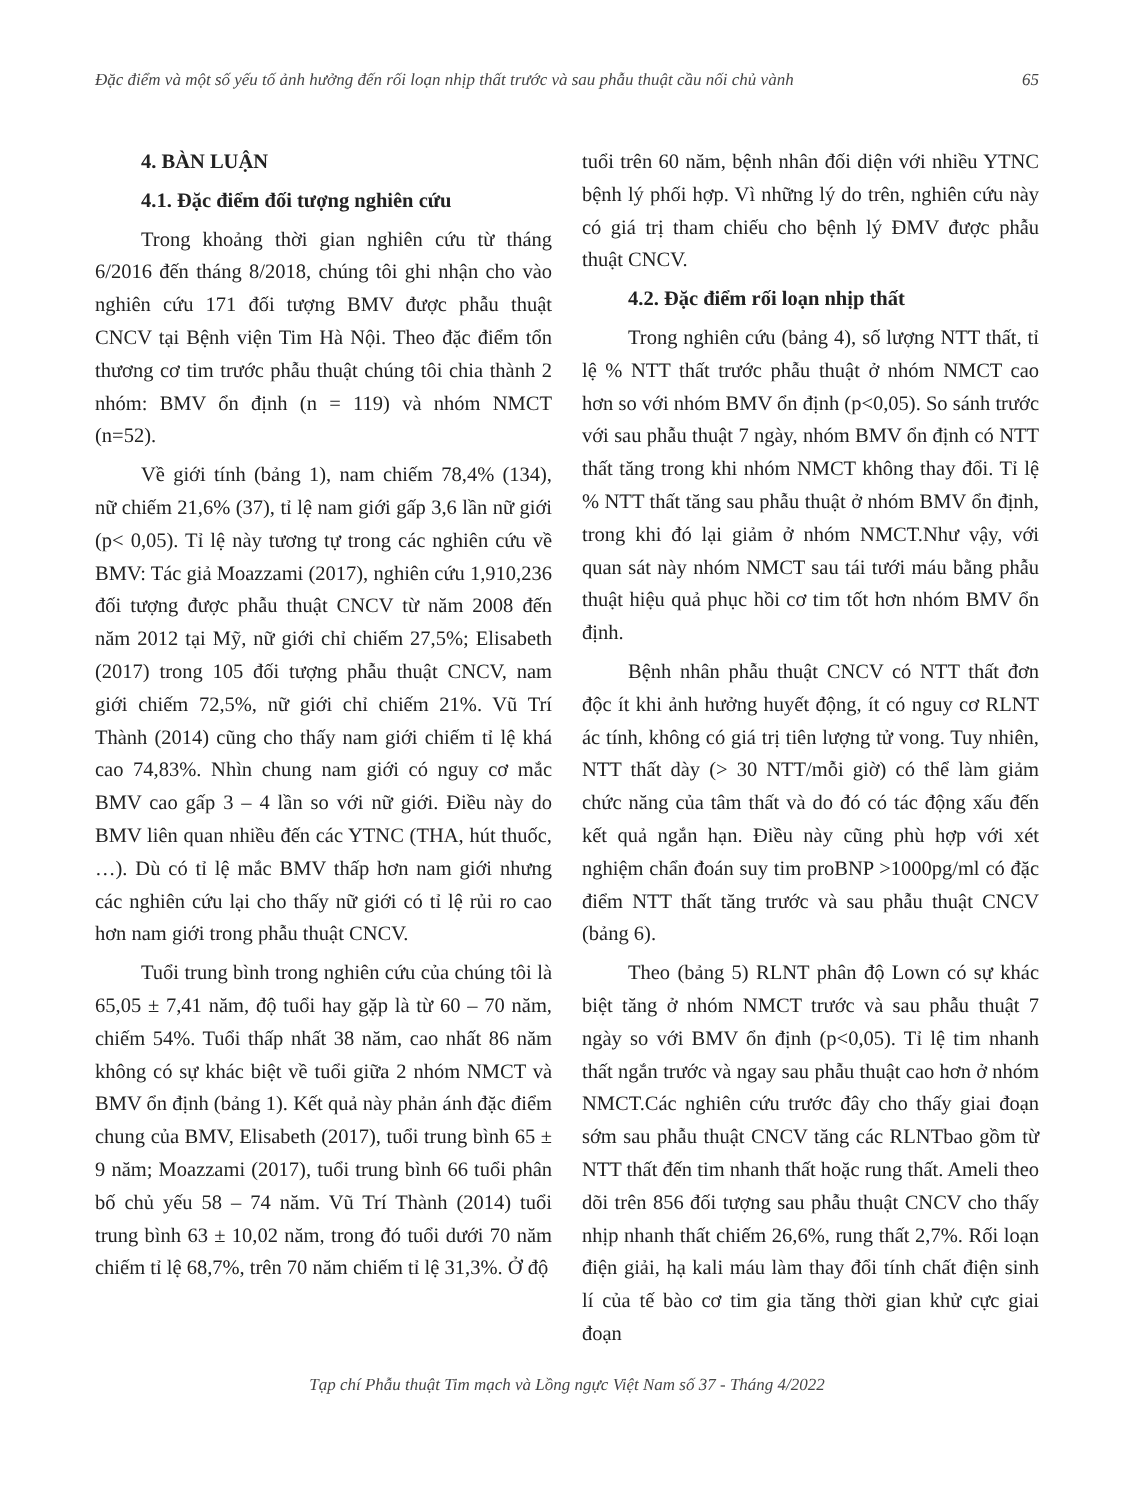Đặc điểm và một số yếu tố ảnh hưởng đến rối loạn nhịp thất trước và sau phẫu thuật cầu nối chủ vành 65
4. BÀN LUẬN
4.1. Đặc điểm đối tượng nghiên cứu
Trong khoảng thời gian nghiên cứu từ tháng 6/2016 đến tháng 8/2018, chúng tôi ghi nhận cho vào nghiên cứu 171 đối tượng BMV được phẫu thuật CNCV tại Bệnh viện Tim Hà Nội. Theo đặc điểm tổn thương cơ tim trước phẫu thuật chúng tôi chia thành 2 nhóm: BMV ổn định (n = 119) và nhóm NMCT (n=52).
Về giới tính (bảng 1), nam chiếm 78,4% (134), nữ chiếm 21,6% (37), tỉ lệ nam giới gấp 3,6 lần nữ giới (p< 0,05). Tỉ lệ này tương tự trong các nghiên cứu về BMV: Tác giả Moazzami (2017), nghiên cứu 1,910,236 đối tượng được phẫu thuật CNCV từ năm 2008 đến năm 2012 tại Mỹ, nữ giới chỉ chiếm 27,5%; Elisabeth (2017) trong 105 đối tượng phẫu thuật CNCV, nam giới chiếm 72,5%, nữ giới chỉ chiếm 21%. Vũ Trí Thành (2014) cũng cho thấy nam giới chiếm tỉ lệ khá cao 74,83%. Nhìn chung nam giới có nguy cơ mắc BMV cao gấp 3 – 4 lần so với nữ giới. Điều này do BMV liên quan nhiều đến các YTNC (THA, hút thuốc, …). Dù có tỉ lệ mắc BMV thấp hơn nam giới nhưng các nghiên cứu lại cho thấy nữ giới có tỉ lệ rủi ro cao hơn nam giới trong phẫu thuật CNCV.
Tuổi trung bình trong nghiên cứu của chúng tôi là 65,05 ± 7,41 năm, độ tuổi hay gặp là từ 60 – 70 năm, chiếm 54%. Tuổi thấp nhất 38 năm, cao nhất 86 năm không có sự khác biệt về tuổi giữa 2 nhóm NMCT và BMV ổn định (bảng 1). Kết quả này phản ánh đặc điểm chung của BMV, Elisabeth (2017), tuổi trung bình 65 ± 9 năm; Moazzami (2017), tuổi trung bình 66 tuổi phân bố chủ yếu 58 – 74 năm. Vũ Trí Thành (2014) tuổi trung bình 63 ± 10,02 năm, trong đó tuổi dưới 70 năm chiếm tỉ lệ 68,7%, trên 70 năm chiếm tỉ lệ 31,3%. Ở độ
tuổi trên 60 năm, bệnh nhân đối diện với nhiều YTNC bệnh lý phối hợp. Vì những lý do trên, nghiên cứu này có giá trị tham chiếu cho bệnh lý ĐMV được phẫu thuật CNCV.
4.2. Đặc điểm rối loạn nhịp thất
Trong nghiên cứu (bảng 4), số lượng NTT thất, tỉ lệ % NTT thất trước phẫu thuật ở nhóm NMCT cao hơn so với nhóm BMV ổn định (p<0,05). So sánh trước với sau phẫu thuật 7 ngày, nhóm BMV ổn định có NTT thất tăng trong khi nhóm NMCT không thay đổi. Tỉ lệ % NTT thất tăng sau phẫu thuật ở nhóm BMV ổn định, trong khi đó lại giảm ở nhóm NMCT.Như vậy, với quan sát này nhóm NMCT sau tái tưới máu bằng phẫu thuật hiệu quả phục hồi cơ tim tốt hơn nhóm BMV ổn định.
Bệnh nhân phẫu thuật CNCV có NTT thất đơn độc ít khi ảnh hưởng huyết động, ít có nguy cơ RLNT ác tính, không có giá trị tiên lượng tử vong. Tuy nhiên, NTT thất dày (> 30 NTT/mỗi giờ) có thể làm giảm chức năng của tâm thất và do đó có tác động xấu đến kết quả ngắn hạn. Điều này cũng phù hợp với xét nghiệm chẩn đoán suy tim proBNP >1000pg/ml có đặc điểm NTT thất tăng trước và sau phẫu thuật CNCV (bảng 6).
Theo (bảng 5) RLNT phân độ Lown có sự khác biệt tăng ở nhóm NMCT trước và sau phẫu thuật 7 ngày so với BMV ổn định (p<0,05). Tỉ lệ tim nhanh thất ngắn trước và ngay sau phẫu thuật cao hơn ở nhóm NMCT.Các nghiên cứu trước đây cho thấy giai đoạn sớm sau phẫu thuật CNCV tăng các RLNTbao gồm từ NTT thất đến tim nhanh thất hoặc rung thất. Ameli theo dõi trên 856 đối tượng sau phẫu thuật CNCV cho thấy nhịp nhanh thất chiếm 26,6%, rung thất 2,7%. Rối loạn điện giải, hạ kali máu làm thay đổi tính chất điện sinh lí của tế bào cơ tim gia tăng thời gian khử cực giai đoạn
Tạp chí Phẫu thuật Tim mạch và Lồng ngực Việt Nam số 37 - Tháng 4/2022